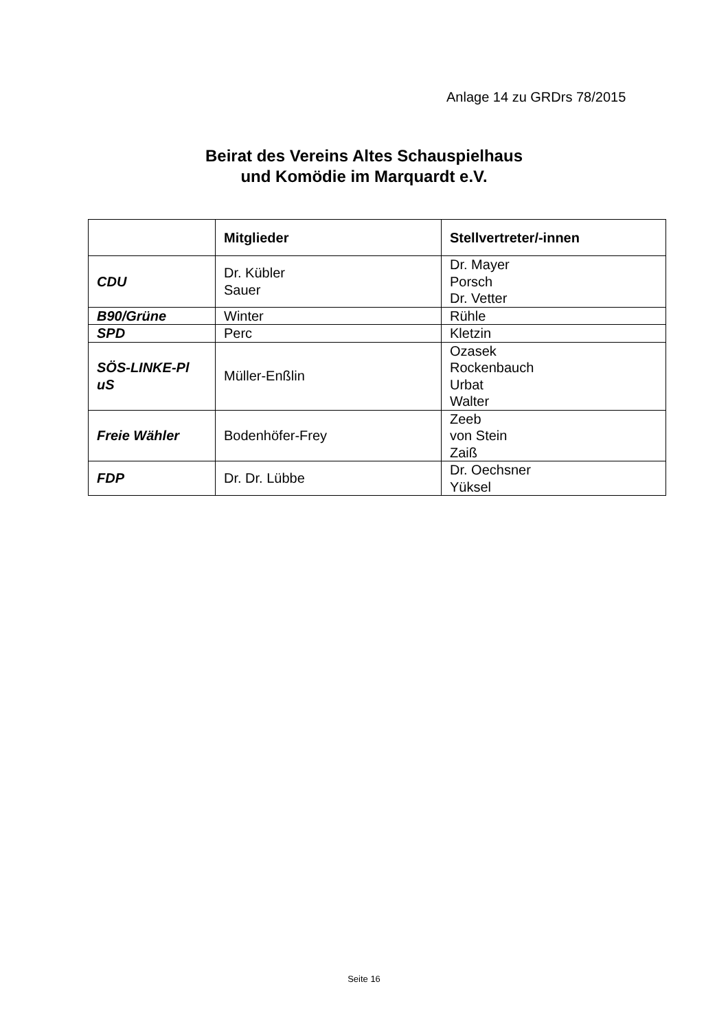Anlage 14 zu GRDrs 78/2015
Beirat des Vereins Altes Schauspielhaus
und Komödie im Marquardt e.V.
| | Mitglieder | Stellvertreter/-innen |
| --- | --- | --- |
| CDU | Dr. Kübler Sauer | Dr. Mayer Porsch Dr. Vetter |
| B90/Grüne | Winter | Rühle |
| SPD | Perc | Kletzin |
| SÖS-LINKE-Pl uS | Müller-Enßlin | Ozasek Rockenbauch Urbat Walter |
| Freie Wähler | Bodenhöfer-Frey | Zeeb von Stein Zaiß |
| FDP | Dr. Dr. Lübbe | Dr. Oechsner Yüksel |
Seite 16